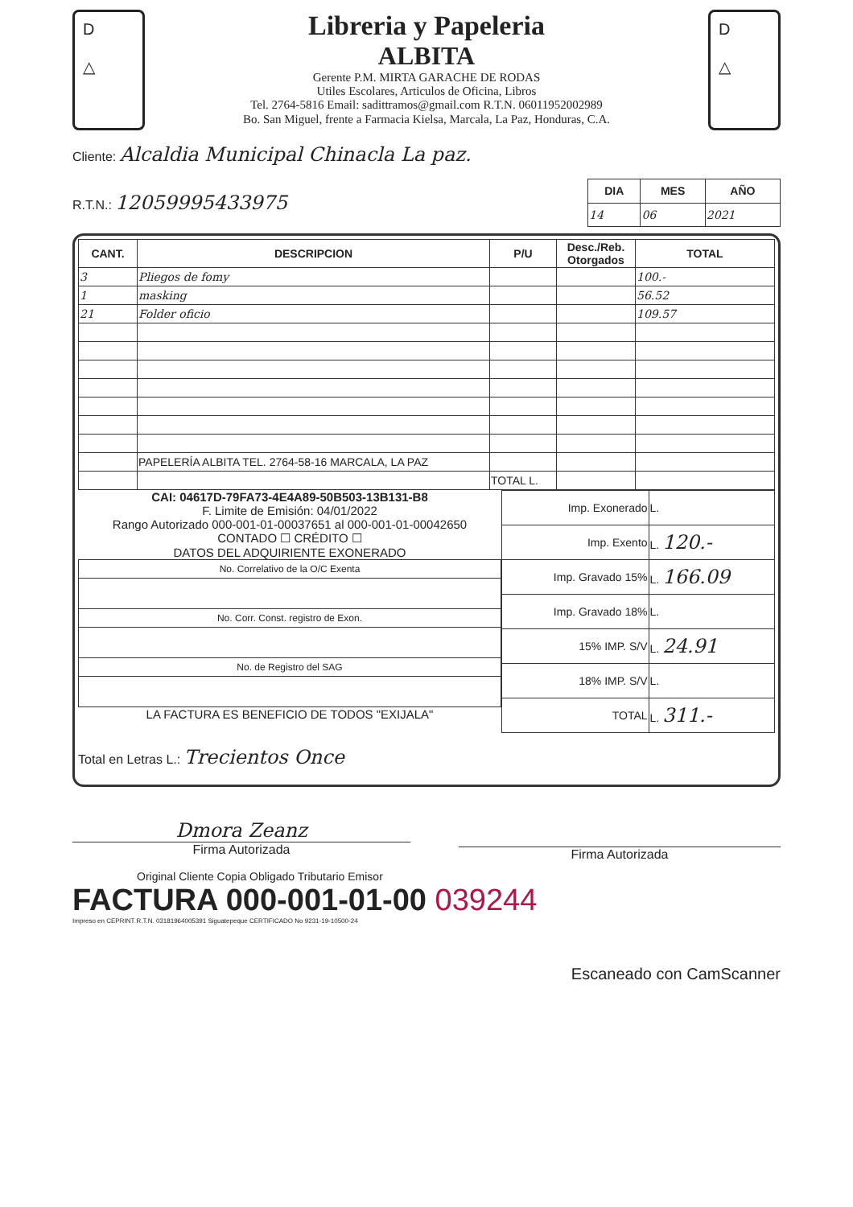D
△
Libreria y Papeleria
ALBITA
Gerente P.M. MIRTA GARACHE DE RODAS
Utiles Escolares, Articulos de Oficina, Libros
Tel. 2764-5816 Email: sadittramos@gmail.com R.T.N. 06011952002989
Bo. San Miguel, frente a Farmacia Kielsa, Marcala, La Paz, Honduras, C.A.
D
△
Cliente: Alcaldia Municipal Chinacla La paz.
R.T.N.: 12059995433975
| DIA | MES | AÑO |
| --- | --- | --- |
| 14 | 06 | 2021 |
| CANT. | DESCRIPCION | P/U | Desc./Reb. Otorgados | TOTAL |
| --- | --- | --- | --- | --- |
| 3 | Pliegos de fomy | | | 100.- |
| 1 | masking | | | 56.52 |
| 21 | Folder oficio | | | 109.57 |
| | PAPELERÍA ALBITA TEL. 2764-58-16 MARCALA, LA PAZ | | | |
| | | TOTAL L. | | |
CAI: 04617D-79FA73-4E4A89-50B503-13B131-B8
F. Limite de Emisión: 04/01/2022
Rango Autorizado 000-001-01-00037651 al 000-001-01-00042650
CONTADO ☐ CRÉDITO ☐
DATOS DEL ADQUIRIENTE EXONERADO
| No. Correlativo de la O/C Exenta |
| No. Corr. Const. registro de Exon. |
| No. de Registro del SAG |
LA FACTURA ES BENEFICIO DE TODOS "EXIJALA"
| Imp. Exonerado | L. |
| Imp. Exento | L. 120.- |
| Imp. Gravado 15% | L. 166.09 |
| Imp. Gravado 18% | L. |
| 15% IMP. S/V | L. 24.91 |
| 18% IMP. S/V | L. |
| TOTAL | L. 311.- |
Total en Letras L.: Trecientos Once
Dmora Zeanz
Firma Autorizada
Firma Autorizada
Original Cliente Copia Obligado Tributario Emisor
FACTURA 000-001-01-00 039244
Impreso en CEPRINT R.T.N. 03181964005391 Siguatepeque CERTIFICADO No 9231-19-10500-24
Escaneado con CamScanner